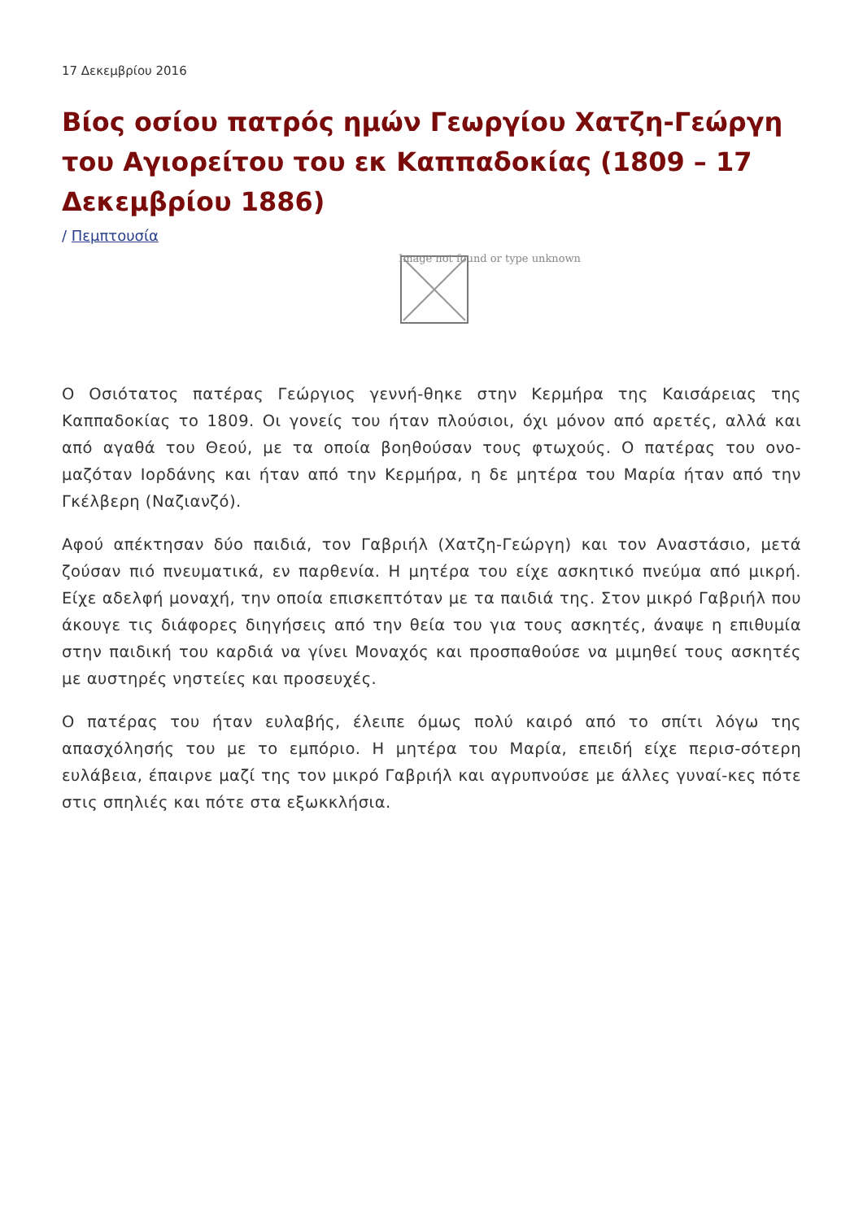17 Δεκεμβρίου 2016
Βίος οσίου πατρός ημών Γεωργίου Χατζη-Γεώργη του Αγιορείτου του εκ Καππαδοκίας (1809 – 17 Δεκεμβρίου 1886)
/ Πεμπτουσία
Image not found or type unknown
Ο Οσιότατος πατέρας Γεώργιος γεννή-θηκε στην Κερμήρα της Καισάρειας της Καππαδοκίας το 1809. Οι γονείς του ήταν πλούσιοι, όχι μόνον από αρετές, αλλά και από αγαθά του Θεού, με τα οποία βοηθούσαν τους φτωχούς. Ο πατέρας του ονο-μαζόταν Ιορδάνης και ήταν από την Κερμήρα, η δε μητέρα του Μαρία ήταν από την Γκέλβερη (Ναζιανζό).
Αφού απέκτησαν δύο παιδιά, τον Γαβριήλ (Χατζη-Γεώργη) και τον Αναστάσιο, μετά ζούσαν πιό πνευματικά, εν παρθενία. Η μητέρα του είχε ασκητικό πνεύμα από μικρή. Είχε αδελφή μοναχή, την οποία επισκεπτόταν με τα παιδιά της. Στον μικρό Γαβριήλ που άκουγε τις διάφορες διηγήσεις από την θεία του για τους ασκητές, άναψε η επιθυμία στην παιδική του καρδιά να γίνει Μοναχός και προσπαθούσε να μιμηθεί τους ασκητές με αυστηρές νηστείες και προσευχές.
Ο πατέρας του ήταν ευλαβής, έλειπε όμως πολύ καιρό από το σπίτι λόγω της απασχόλησής του με το εμπόριο. Η μητέρα του Μαρία, επειδή είχε περισ-σότερη ευλάβεια, έπαιρνε μαζί της τον μικρό Γαβριήλ και αγρυπνούσε με άλλες γυναί-κες πότε στις σπηλιές και πότε στα εξωκκλήσια.